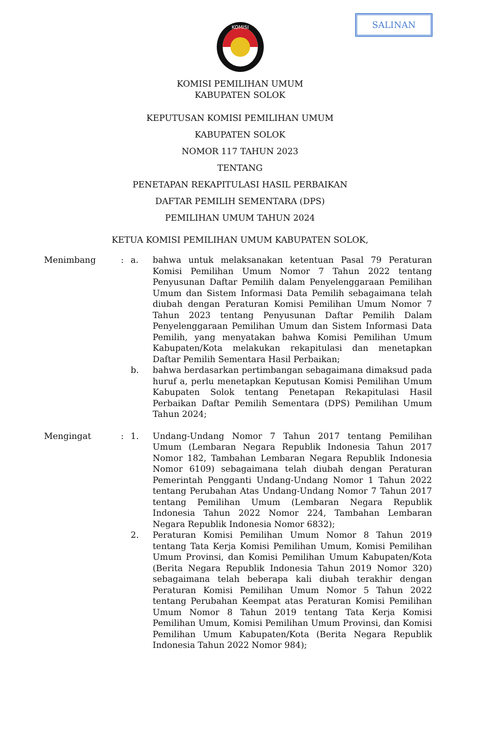SALINAN
KOMISI
KOMISI PEMILIHAN UMUM
KABUPATEN SOLOK
KEPUTUSAN KOMISI PEMILIHAN UMUM
KABUPATEN SOLOK
NOMOR 117 TAHUN 2023
TENTANG
PENETAPAN REKAPITULASI HASIL PERBAIKAN
DAFTAR PEMILIH SEMENTARA (DPS)
PEMILIHAN UMUM TAHUN 2024
KETUA KOMISI PEMILIHAN UMUM KABUPATEN SOLOK,
Menimbang : a. bahwa untuk melaksanakan ketentuan Pasal 79 Peraturan Komisi Pemilihan Umum Nomor 7 Tahun 2022 tentang Penyusunan Daftar Pemilih dalam Penyelenggaraan Pemilihan Umum dan Sistem Informasi Data Pemilih sebagaimana telah diubah dengan Peraturan Komisi Pemilihan Umum Nomor 7 Tahun 2023 tentang Penyusunan Daftar Pemilih Dalam Penyelenggaraan Pemilihan Umum dan Sistem Informasi Data Pemilih, yang menyatakan bahwa Komisi Pemilihan Umum Kabupaten/Kota melakukan rekapitulasi dan menetapkan Daftar Pemilih Sementara Hasil Perbaikan;
b. bahwa berdasarkan pertimbangan sebagaimana dimaksud pada huruf a, perlu menetapkan Keputusan Komisi Pemilihan Umum Kabupaten Solok tentang Penetapan Rekapitulasi Hasil Perbaikan Daftar Pemilih Sementara (DPS) Pemilihan Umum Tahun 2024;
Mengingat : 1. Undang-Undang Nomor 7 Tahun 2017 tentang Pemilihan Umum (Lembaran Negara Republik Indonesia Tahun 2017 Nomor 182, Tambahan Lembaran Negara Republik Indonesia Nomor 6109) sebagaimana telah diubah dengan Peraturan Pemerintah Pengganti Undang-Undang Nomor 1 Tahun 2022 tentang Perubahan Atas Undang-Undang Nomor 7 Tahun 2017 tentang Pemilihan Umum (Lembaran Negara Republik Indonesia Tahun 2022 Nomor 224, Tambahan Lembaran Negara Republik Indonesia Nomor 6832);
2. Peraturan Komisi Pemilihan Umum Nomor 8 Tahun 2019 tentang Tata Kerja Komisi Pemilihan Umum, Komisi Pemilihan Umum Provinsi, dan Komisi Pemilihan Umum Kabupaten/Kota (Berita Negara Republik Indonesia Tahun 2019 Nomor 320) sebagaimana telah beberapa kali diubah terakhir dengan Peraturan Komisi Pemilihan Umum Nomor 5 Tahun 2022 tentang Perubahan Keempat atas Peraturan Komisi Pemilihan Umum Nomor 8 Tahun 2019 tentang Tata Kerja Komisi Pemilihan Umum, Komisi Pemilihan Umum Provinsi, dan Komisi Pemilihan Umum Kabupaten/Kota (Berita Negara Republik Indonesia Tahun 2022 Nomor 984);